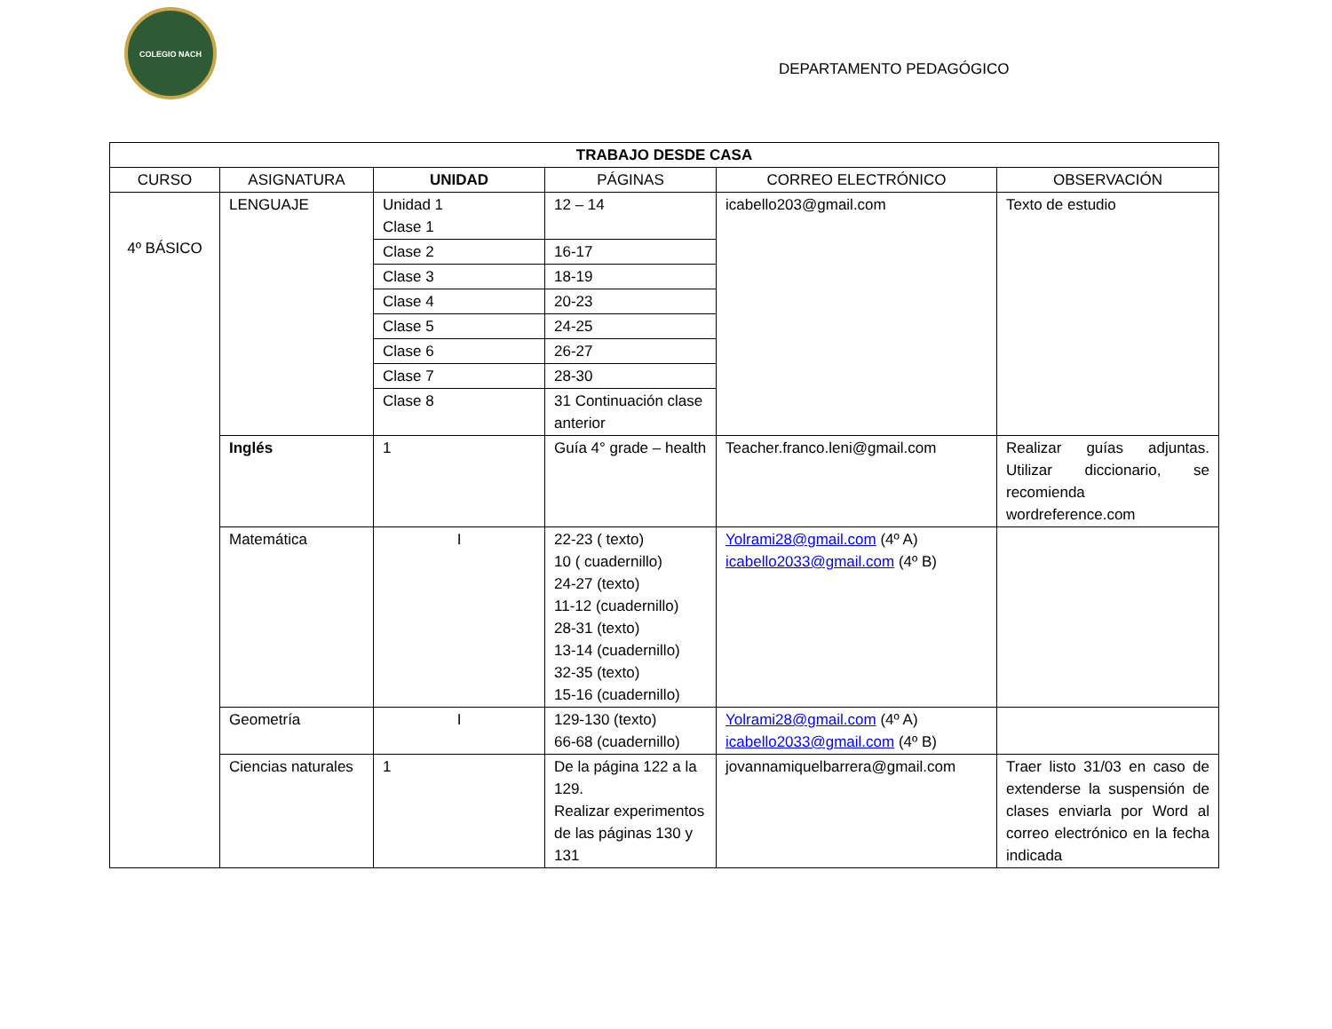COLEGIO NACH
DEPARTAMENTO PEDAGÓGICO
| TRABAJO DESDE CASA | | | | | |
| --- | --- | --- | --- | --- | --- |
| CURSO | ASIGNATURA | UNIDAD | PÁGINAS | CORREO ELECTRÓNICO | OBSERVACIÓN |
| 4º BÁSICO | LENGUAJE | Unidad 1 Clase 1 | 12 – 14 | icabello203@gmail.com | Texto de estudio |
| | | Clase 2 | 16-17 | | |
| | | Clase 3 | 18-19 | | |
| | | Clase 4 | 20-23 | | |
| | | Clase 5 | 24-25 | | |
| | | Clase 6 | 26-27 | | |
| | | Clase 7 | 28-30 | | |
| | | Clase 8 | 31 Continuación clase anterior | | |
| | Inglés | 1 | Guía 4° grade – health | Teacher.franco.leni@gmail.com | Realizar guías adjuntas. Utilizar diccionario, se recomienda wordreference.com |
| | Matemática | I | 22-23 ( texto) 10 ( cuadernillo) 24-27 (texto) 11-12 (cuadernillo) 28-31 (texto) 13-14 (cuadernillo) 32-35 (texto) 15-16 (cuadernillo) | Yolrami28@gmail.com (4º A) icabello2033@gmail.com (4º B) | |
| | Geometría | I | 129-130 (texto) 66-68 (cuadernillo) | Yolrami28@gmail.com (4º A) icabello2033@gmail.com (4º B) | |
| | Ciencias naturales | 1 | De la página 122 a la 129. Realizar experimentos de las páginas 130 y 131 | jovannamiquelbarrera@gmail.com | Traer listo 31/03 en caso de extenderse la suspensión de clases enviarla por Word al correo electrónico en la fecha indicada |